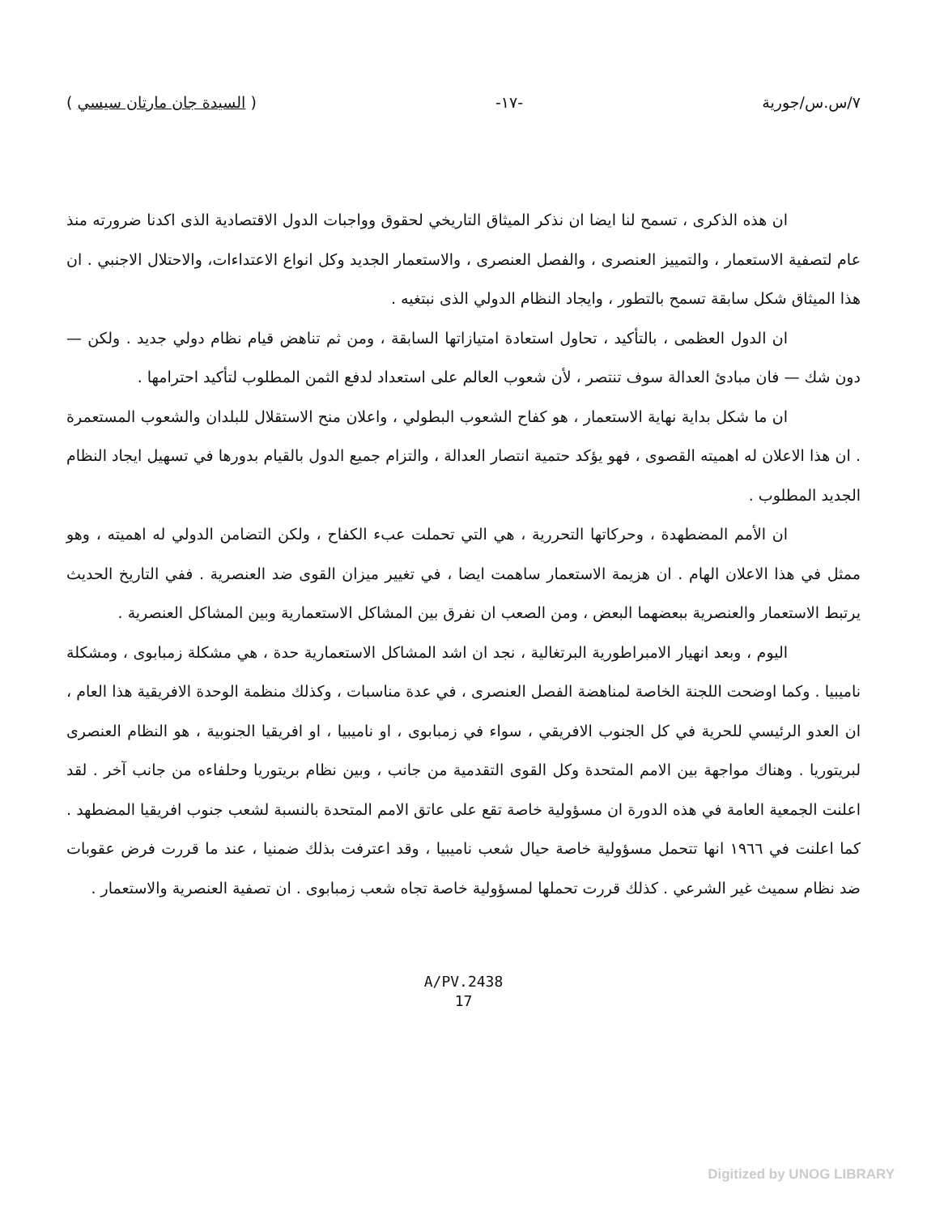٧/س.س/جورية -١٧- ( السيدة جان مارتان سيسي )
ان هذه الذكرى ، تسمح لنا ايضا ان نذكر الميثاق التاريخي لحقوق وواجبات الدول الاقتصادية الذى اكدنا ضرورته منذ عام لتصفية الاستعمار ، والتمييز العنصرى ، والفصل العنصرى ، والاستعمار الجديد وكل انواع الاعتداءات، والاحتلال الاجنبي . ان هذا الميثاق شكل سابقة تسمح بالتطور ، وايجاد النظام الدولي الذى نبتغيه .
ان الدول العظمى ، بالتأكيد ، تحاول استعادة امتيازاتها السابقة ، ومن ثم تناهض قيام نظام دولي جديد . ولكن — دون شك — فان مبادئ العدالة سوف تنتصر ، لأن شعوب العالم على استعداد لدفع الثمن المطلوب لتأكيد احترامها .
ان ما شكل بداية نهاية الاستعمار ، هو كفاح الشعوب البطولي ، واعلان منح الاستقلال للبلدان والشعوب المستعمرة . ان هذا الاعلان له اهميته القصوى ، فهو يؤكد حتمية انتصار العدالة ، والتزام جميع الدول بالقيام بدورها في تسهيل ايجاد النظام الجديد المطلوب .
ان الأمم المضطهدة ، وحركاتها التحررية ، هي التي تحملت عبء الكفاح ، ولكن التضامن الدولي له اهميته ، وهو ممثل في هذا الاعلان الهام . ان هزيمة الاستعمار ساهمت ايضا ، في تغيير ميزان القوى ضد العنصرية . ففي التاريخ الحديث يرتبط الاستعمار والعنصرية ببعضهما البعض ، ومن الصعب ان نفرق بين المشاكل الاستعمارية وبين المشاكل العنصرية .
اليوم ، وبعد انهيار الامبراطورية البرتغالية ، نجد ان اشد المشاكل الاستعمارية حدة ، هي مشكلة زمبابوى ، ومشكلة ناميبيا . وكما اوضحت اللجنة الخاصة لمناهضة الفصل العنصرى ، في عدة مناسبات ، وكذلك منظمة الوحدة الافريقية هذا العام ، ان العدو الرئيسي للحرية في كل الجنوب الافريقي ، سواء في زمبابوى ، او ناميبيا ، او افريقيا الجنوبية ، هو النظام العنصرى لبريتوريا . وهناك مواجهة بين الامم المتحدة وكل القوى التقدمية من جانب ، وبين نظام بريتوريا وحلفاءه من جانب آخر . لقد اعلنت الجمعية العامة في هذه الدورة ان مسؤولية خاصة تقع على عاتق الامم المتحدة بالنسبة لشعب جنوب افريقيا المضطهد . كما اعلنت في ١٩٦٦ انها تتحمل مسؤولية خاصة حيال شعب ناميبيا ، وقد اعترفت بذلك ضمنيا ، عند ما قررت فرض عقوبات ضد نظام سميث غير الشرعي . كذلك قررت تحملها لمسؤولية خاصة تجاه شعب زمبابوى . ان تصفية العنصرية والاستعمار .
A/PV.2438
17
Digitized by UNOG LIBRARY